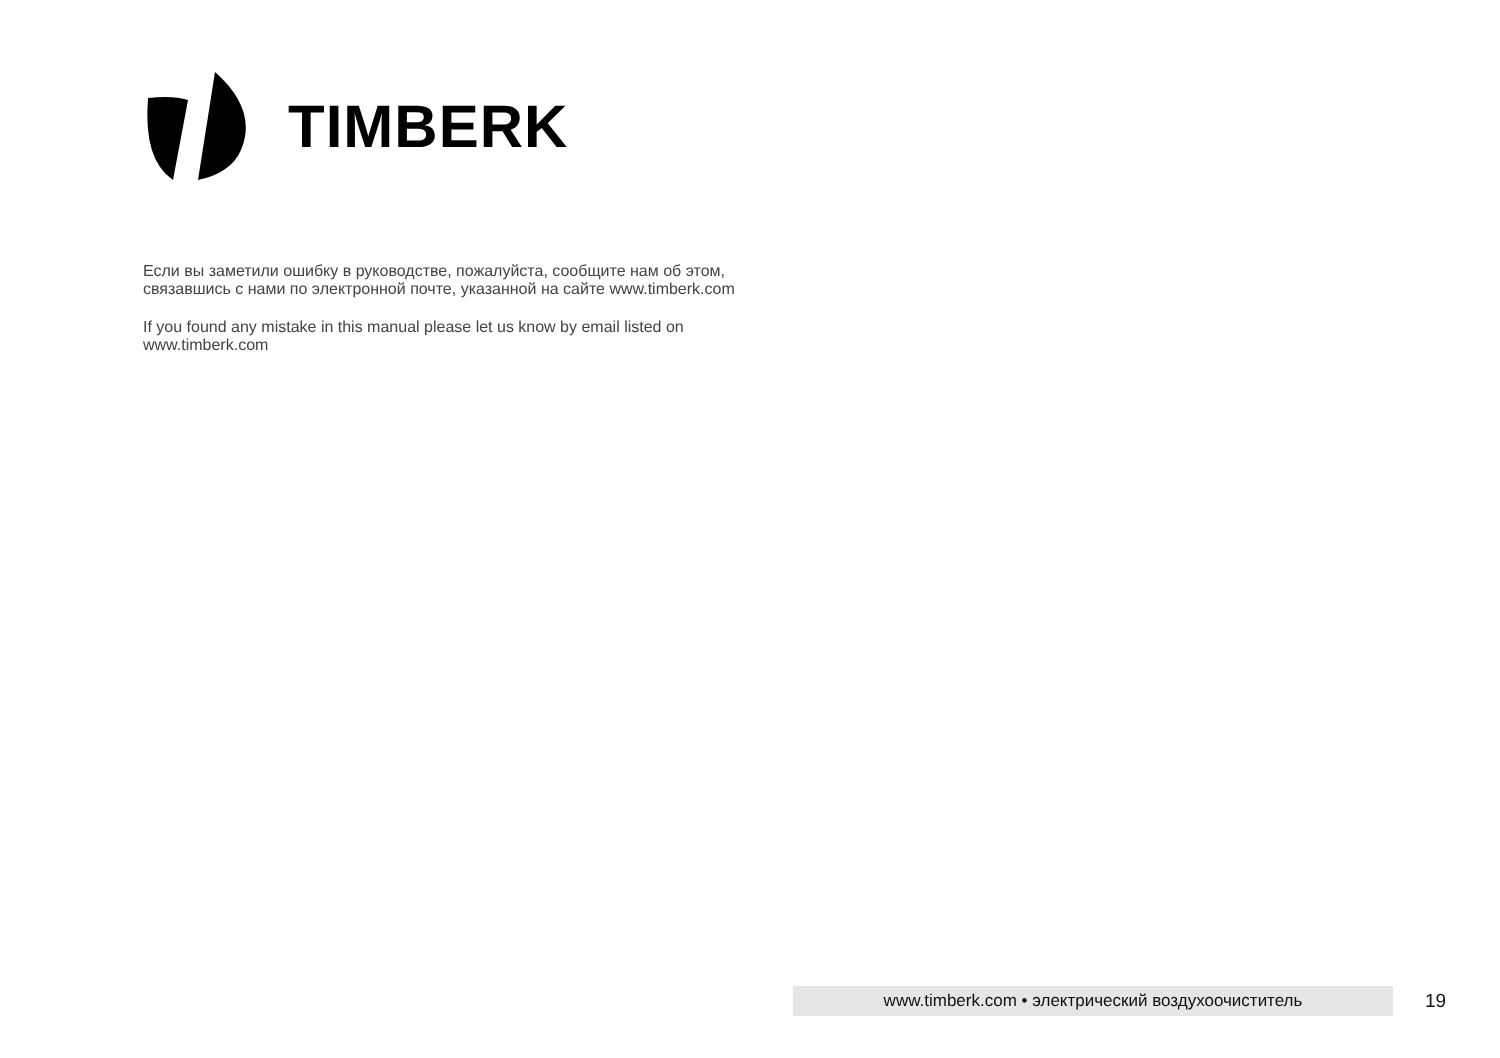TIMBERK
Если вы заметили ошибку в руководстве, пожалуйста, сообщите нам об этом, связавшись с нами по электронной почте, указанной на сайте www.timberk.com
If you found any mistake in this manual please let us know by email listed on www.timberk.com
www.timberk.com • электрический воздухоочиститель 19